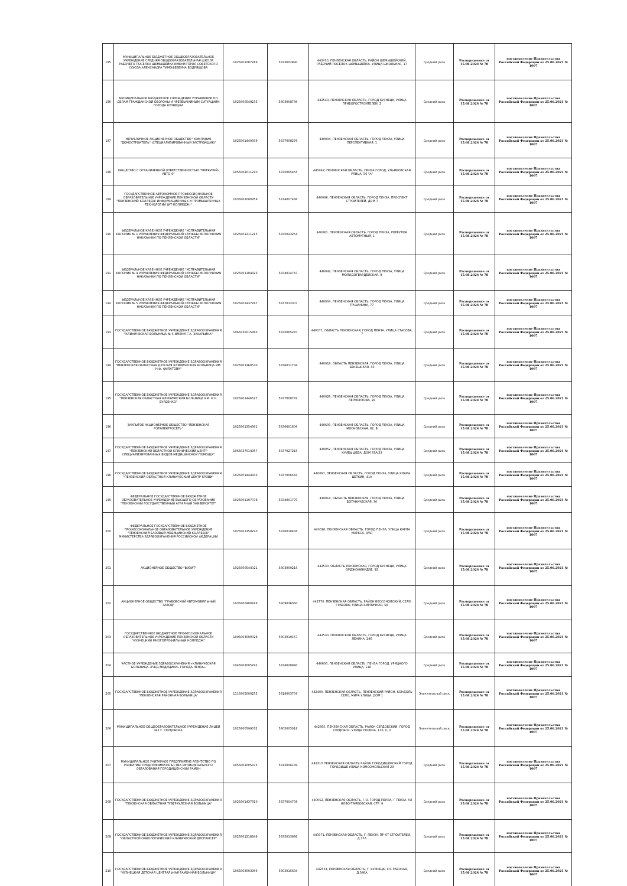| 185 | МУНИЦИПАЛЬНОЕ БЮДЖЕТНОЕ ОБЩЕОБРАЗОВАТЕЛЬНОЕ УЧРЕЖДЕНИЕ СРЕДНЯЯ ОБЩЕОБРАЗОВАТЕЛЬНАЯ ШКОЛА РАБОЧЕГО ПОСЕЛКА ШЕМЫШЕЙКА ИМЕНИ ГЕРОЯ СОВЕТСКОГО СОЮЗА АЛЕКСАНДРА ТИМОФЕЕВИЧА БОДРЯЩОВА | 1025801087289 | 5833002890 | 442430, ПЕНЗЕНСКАЯ ОБЛАСТЬ, РАЙОН ШЕМЫШЕЙСКИЙ, РАБОЧИЙ ПОСЕЛОК ШЕМЫШЕЙКА, УЛИЦА ШКОЛЬНАЯ, 17 | Средний риск | Распоряжение от 15.08.2024 № 78 | постановление Правительства Российской Федерации от 25.06.2021 № 1007 |
| 186 | МУНИЦИПАЛЬНОЕ БЮДЖЕТНОЕ УЧРЕЖДЕНИЕ УПРАВЛЕНИЕ ПО ДЕЛАМ ГРАЖДАНСКОЙ ОБОРОНЫ И ЧРЕЗВЫЧАЙНЫМ СИТУАЦИЯМ ГОРОДА КУЗНЕЦКА | 1025800549235 | 5803008736 | 442543, ПЕНЗЕНСКАЯ ОБЛАСТЬ, ГОРОД КУЗНЕЦК, УЛИЦА ПРИБОРОСТРОИТЕЛЕЙ, 2 | Средний риск | Распоряжение от 15.08.2024 № 78 | постановление Правительства Российской Федерации от 25.06.2021 № 1007 |
| 187 | НЕПУБЛИЧНОЕ АКЦИОНЕРНОЕ ОБЩЕСТВО "КОМПАНИЯ "ДОМОСТРОИТЕЛЬ" (СПЕЦИАЛИЗИРОВАННЫЙ ЗАСТРОЙЩИК)" | 1025801440939 | 5837008276 | 440004, ПЕНЗЕНСКАЯ ОБЛАСТЬ, ГОРОД ПЕНЗА, УЛИЦА ПЕРСПЕКТИВНАЯ, 1 | Средний риск | Распоряжение от 15.08.2024 № 78 | постановление Правительства Российской Федерации от 25.06.2021 № 1007 |
| 188 | ОБЩЕСТВО С ОГРАНИЧЕННОЙ ОТВЕТСТВЕННОСТЬЮ "МЕРКУРИЙ-АВТО-9" | 1055802011210 | 5835065455 | 440047, ПЕНЗЕНСКАЯ ОБЛАСТЬ, ПЕНЗА ГОРОД, УЛЬЯНОВСКАЯ УЛИЦА, 56 "А" | Средний риск | Распоряжение от 15.08.2024 № 78 | постановление Правительства Российской Федерации от 25.06.2021 № 1007 |
| 189 | ГОСУДАРСТВЕННОЕ АВТОНОМНОЕ ПРОФЕССИОНАЛЬНОЕ ОБРАЗОВАТЕЛЬНОЕ УЧРЕЖДЕНИЕ ПЕНЗЕНСКОЙ ОБЛАСТИ "ПЕНЗЕНСКИЙ КОЛЛЕДЖ ИНФОРМАЦИОННЫХ И ПРОМЫШЛЕННЫХ ТЕХНОЛОГИЙ (ИТ-КОЛЛЕДЖ)" | 1035802000959 | 5834007436 | 440066, ПЕНЗЕНСКАЯ ОБЛАСТЬ, ГОРОД ПЕНЗА, ПРОСПЕКТ СТРОИТЕЛЕЙ, ДОМ 7 | Средний риск | Распоряжение от 15.08.2024 № 78 | постановление Правительства Российской Федерации от 25.06.2021 № 1007 |
| 190 | ФЕДЕРАЛЬНОЕ КАЗЕННОЕ УЧРЕЖДЕНИЕ "ИСПРАВИТЕЛЬНАЯ КОЛОНИЯ № 1 УПРАВЛЕНИЯ ФЕДЕРАЛЬНОЙ СЛУЖБЫ ИСПОЛНЕНИЯ НАКАЗАНИЙ ПО ПЕНЗЕНСКОЙ ОБЛАСТИ" | 1025801211215 | 5835023254 | 440061, ПЕНЗЕНСКАЯ ОБЛАСТЬ, ГОРОД ПЕНЗА, ПЕРЕУЛОК АВТОМАТНЫЙ, 1 | Средний риск | Распоряжение от 15.08.2024 № 78 | постановление Правительства Российской Федерации от 25.06.2021 № 1007 |
| 191 | ФЕДЕРАЛЬНОЕ КАЗЕННОЕ УЧРЕЖДЕНИЕ "ИСПРАВИТЕЛЬНАЯ КОЛОНИЯ № 4 УПРАВЛЕНИЯ ФЕДЕРАЛЬНОЙ СЛУЖБЫ ИСПОЛНЕНИЯ НАКАЗАНИЙ ПО ПЕНЗЕНСКОЙ ОБЛАСТИ" | 1025801104823 | 5834014747 | 440042, ПЕНЗЕНСКАЯ ОБЛАСТЬ, ГОРОД ПЕНЗА, УЛИЦА МОЛОДОГВАРДЕЙСКАЯ, 9 | Средний риск | Распоряжение от 15.08.2024 № 78 | постановление Правительства Российской Федерации от 25.06.2021 № 1007 |
| 192 | ФЕДЕРАЛЬНОЕ КАЗЕННОЕ УЧРЕЖДЕНИЕ "ИСПРАВИТЕЛЬНАЯ КОЛОНИЯ № 5 УПРАВЛЕНИЯ ФЕДЕРАЛЬНОЙ СЛУЖБЫ ИСПОЛНЕНИЯ НАКАЗАНИЙ ПО ПЕНЗЕНСКОЙ ОБЛАСТИ" | 1025801437287 | 5837012307 | 440004, ПЕНЗЕНСКАЯ ОБЛАСТЬ, ГОРОД ПЕНЗА, УЛИЦА ПУШАНИНА, 77 | Средний риск | Распоряжение от 15.08.2024 № 78 | постановление Правительства Российской Федерации от 25.06.2021 № 1007 |
| 193 | ГОСУДАРСТВЕННОЕ БЮДЖЕТНОЕ УЧРЕЖДЕНИЕ ЗДРАВООХРАНЕНИЯ "КЛИНИЧЕСКАЯ БОЛЬНИЦА № 6 ИМЕНИ Г.А. ЗАХАРЬИНА" | 1065835015883 | 5835065247 | 440071, ОБЛАСТЬ ПЕНЗЕНСКАЯ, ГОРОД ПЕНЗА, УЛИЦА СТАСОВА, 7 | Средний риск | Распоряжение от 15.08.2024 № 78 | постановление Правительства Российской Федерации от 25.06.2021 № 1007 |
| 194 | ГОСУДАРСТВЕННОЕ БЮДЖЕТНОЕ УЧРЕЖДЕНИЕ ЗДРАВООХРАНЕНИЯ "ПЕНЗЕНСКАЯ ОБЛАСТНАЯ ДЕТСКАЯ КЛИНИЧЕСКАЯ БОЛЬНИЦА ИМ. Н.Ф. ФИЛАТОВА" | 1025801360530 | 5836011734 | 440018, ОБЛАСТЬ ПЕНЗЕНСКАЯ, ГОРОД ПЕНЗА, УЛИЦА БЕКЕШСКАЯ, 43 | Средний риск | Распоряжение от 15.08.2024 № 78 | постановление Правительства Российской Федерации от 25.06.2021 № 1007 |
| 195 | ГОСУДАРСТВЕННОЕ БЮДЖЕТНОЕ УЧРЕЖДЕНИЕ ЗДРАВООХРАНЕНИЯ "ПЕНЗЕНСКАЯ ОБЛАСТНАЯ КЛИНИЧЕСКАЯ БОЛЬНИЦА ИМ. Н.Н. БУРДЕНКО" | 1025801446527 | 5837008741 | 440026, ПЕНЗЕНСКАЯ ОБЛАСТЬ, ГОРОД ПЕНЗА, УЛИЦА ЛЕРМОНТОВА, 28 | Средний риск | Распоряжение от 15.08.2024 № 78 | постановление Правительства Российской Федерации от 25.06.2021 № 1007 |
| 196 | ЗАКРЫТОЕ АКЦИОНЕРНОЕ ОБЩЕСТВО "ПЕНЗЕНСКАЯ ГОРЭЛЕКТРОСЕТЬ" | 1025801354391 | 5836601606 | 440600, ПЕНЗЕНСКАЯ ОБЛАСТЬ, ГОРОД ПЕНЗА, УЛИЦА МОСКОВСКАЯ, 82, В | Средний риск | Распоряжение от 15.08.2024 № 78 | постановление Правительства Российской Федерации от 25.06.2021 № 1007 |
| 197 | ГОСУДАРСТВЕННОЕ БЮДЖЕТНОЕ УЧРЕЖДЕНИЕ ЗДРАВООХРАНЕНИЯ "ПЕНЗЕНСКИЙ ОБЛАСТНОЙ КЛИНИЧЕСКИЙ ЦЕНТР СПЕЦИАЛИЗИРОВАННЫХ ВИДОВ МЕДИЦИНСКОЙ ПОМОЩИ" | 1065837014957 | 5837027215 | 440052, ПЕНЗЕНСКАЯ ОБЛАСТЬ, ГОРОД ПЕНЗА, УЛИЦА КУЙБЫШЕВА, ДОМ 33А/23 | Средний риск | Распоряжение от 15.08.2024 № 78 | постановление Правительства Российской Федерации от 25.06.2021 № 1007 |
| 198 | ГОСУДАРСТВЕННОЕ БЮДЖЕТНОЕ УЧРЕЖДЕНИЕ ЗДРАВООХРАНЕНИЯ "ПЕНЗЕНСКИЙ ОБЛАСТНОЙ КЛИНИЧЕСКИЙ ЦЕНТР КРОВИ" | 1025801444833 | 5837006543 | 440067, ПЕНЗЕНСКАЯ ОБЛАСТЬ, ГОРОД ПЕНЗА, УЛИЦА КЛАРЫ ЦЕТКИН, 41А | Средний риск | Распоряжение от 15.08.2024 № 78 | постановление Правительства Российской Федерации от 25.06.2021 № 1007 |
| 199 | ФЕДЕРАЛЬНОЕ ГОСУДАРСТВЕННОЕ БЮДЖЕТНОЕ ОБРАЗОВАТЕЛЬНОЕ УЧРЕЖДЕНИЕ ВЫСШЕГО ОБРАЗОВАНИЯ "ПЕНЗЕНСКИЙ ГОСУДАРСТВЕННЫЙ АГРАРНЫЙ УНИВЕРСИТЕТ" | 1025801107078 | 5834001770 | 440014, ОБЛАСТЬ ПЕНЗЕНСКАЯ, ГОРОД ПЕНЗА, УЛИЦА БОТАНИЧЕСКАЯ, 30 | Средний риск | Распоряжение от 15.08.2024 № 78 | постановление Правительства Российской Федерации от 25.06.2021 № 1007 |
| 200 | ФЕДЕРАЛЬНОЕ ГОСУДАРСТВЕННОЕ БЮДЖЕТНОЕ ПРОФЕССИОНАЛЬНОЕ ОБРАЗОВАТЕЛЬНОЕ УЧРЕЖДЕНИЕ "ПЕНЗЕНСКИЙ БАЗОВЫЙ МЕДИЦИНСКИЙ КОЛЛЕДЖ" МИНИСТЕРСТВА ЗДРАВООХРАНЕНИЯ РОССИЙСКОЙ ФЕДЕРАЦИИ | 1025801358220 | 5836010434 | 440026, ПЕНЗЕНСКАЯ ОБЛАСТЬ, ГОРОД ПЕНЗА, УЛИЦА КАРЛА МАРКСА, 8/60 | Средний риск | Распоряжение от 15.08.2024 № 78 | постановление Правительства Российской Федерации от 25.06.2021 № 1007 |
| 201 | АКЦИОНЕРНОЕ ОБЩЕСТВО "ВИЗИТ" | 1025800544021 | 5803000215 | 442530, ОБЛАСТЬ ПЕНЗЕНСКАЯ, ГОРОД КУЗНЕЦК, УЛИЦА ОРДЖОНИКИДЗЕ, 92 | Средний риск | Распоряжение от 15.08.2024 № 78 | постановление Правительства Российской Федерации от 25.06.2021 № 1007 |
| 202 | АКЦИОНЕРНОЕ ОБЩЕСТВО "ГРАБОВСКИЙ АВТОМОБИЛЬНЫЙ ЗАВОД" | 1035800900816 | 5809036360 | 442770, ПЕНЗЕНСКАЯ ОБЛАСТЬ, РАЙОН БЕССОНОВСКИЙ, СЕЛО ГРАБОВО, УЛИЦА КИРПИЧНАЯ, 58 | Средний риск | Распоряжение от 15.08.2024 № 78 | постановление Правительства Российской Федерации от 25.06.2021 № 1007 |
| 203 | ГОСУДАРСТВЕННОЕ БЮДЖЕТНОЕ ПРОФЕССИОНАЛЬНОЕ ОБРАЗОВАТЕЛЬНОЕ УЧРЕЖДЕНИЕ ПЕНЗЕНСКОЙ ОБЛАСТИ "КУЗНЕЦКИЙ МНОГОПРОФИЛЬНЫЙ КОЛЛЕДЖ" | 1095803000028 | 5803019167 | 442530, ПЕНЗЕНСКАЯ ОБЛАСТЬ, ГОРОД КУЗНЕЦК, УЛИЦА ЛЕНИНА, 246 | Средний риск | Распоряжение от 15.08.2024 № 78 | постановление Правительства Российской Федерации от 25.06.2021 № 1007 |
| 204 | ЧАСТНОЕ УЧРЕЖДЕНИЕ ЗДРАВООХРАНЕНИЯ «КЛИНИЧЕСКАЯ БОЛЬНИЦА «РЖД-МЕДИЦИНА» ГОРОДА ПЕНЗА» | 1045802005292 | 5834028940 | 440600, ПЕНЗЕНСКАЯ ОБЛАСТЬ, ПЕНЗА ГОРОД, УРИЦКОГО УЛИЦА, 118 | Средний риск | Распоряжение от 15.08.2024 № 78 | постановление Правительства Российской Федерации от 25.06.2021 № 1007 |
| 205 | ГОСУДАРСТВЕННОЕ БЮДЖЕТНОЕ УЧРЕЖДЕНИЕ ЗДРАВООХРАНЕНИЯ "ПЕНЗЕНСКАЯ РАЙОННАЯ БОЛЬНИЦА" | 1115805000255 | 5818003709 | 442400, ПЕНЗЕНСКАЯ ОБЛАСТЬ, ПЕНЗЕНСКИЙ РАЙОН, КОНДОЛЬ СЕЛО, МИРА УЛИЦА, ДОМ 1 | Значительный риск | Распоряжение от 15.08.2024 № 78 | постановление Правительства Российской Федерации от 25.06.2021 № 1007 |
| 206 | МУНИЦИПАЛЬНОЕ ОБЩЕОБРАЗОВАТЕЛЬНОЕ УЧРЕЖДЕНИЕ ЛИЦЕЙ №2 Г. СЕРДОБСКА | 1025800599032 | 5805005018 | 442895, ПЕНЗЕНСКАЯ ОБЛАСТЬ, РАЙОН СЕРДОБСКИЙ, ГОРОД СЕРДОБСК, УЛИЦА ЛЕНИНА, 136, 0, 0 | Значительный риск | Распоряжение от 15.08.2024 № 78 | постановление Правительства Российской Федерации от 25.06.2021 № 1007 |
| 207 | МУНИЦИПАЛЬНОЕ УНИТАРНОЕ ПРЕДПРИЯТИЕ АГЕНТСТВО ПО РАЗВИТИЮ ПРЕДПРИНИМАТЕЛЬСТВА МУНИЦИПАЛЬНОГО ОБРАЗОВАНИЯ ГОРОДИЩЕНСКИЙ РАЙОН | 1055801005875 | 5812006189 | 442310 ПЕНЗЕНСКАЯ ОБЛАСТЬ РАЙОН ГОРОДИЩЕНСКИЙ ГОРОД ГОРОДИЩЕ УЛИЦА КОМСОМОЛЬСКАЯ 29 | Средний риск | Распоряжение от 15.08.2024 № 78 | постановление Правительства Российской Федерации от 25.06.2021 № 1007 |
| 208 | ГОСУДАРСТВЕННОЕ БЮДЖЕТНОЕ УЧРЕЖДЕНИЕ ЗДРАВООХРАНЕНИЯ "ПЕНЗЕНСКАЯ ОБЛАСТНАЯ ТУБЕРКУЛЕЗНАЯ БОЛЬНИЦА" | 1025801437310 | 5837004708 | 440052, ПЕНЗЕНСКАЯ ОБЛАСТЬ, Г.О. ГОРОД ПЕНЗА, Г ПЕНЗА, УЛ НОВО-ТАМБОВСКАЯ, СТР. 9 | Средний риск | Распоряжение от 15.08.2024 № 78 | постановление Правительства Российской Федерации от 25.06.2021 № 1007 |
| 209 | ГОСУДАРСТВЕННОЕ БЮДЖЕТНОЕ УЧРЕЖДЕНИЕ ЗДРАВООХРАНЕНИЯ "ОБЛАСТНОЙ ОНКОЛОГИЧЕСКИЙ КЛИНИЧЕСКИЙ ДИСПАНСЕР" | 1025801218849 | 5835013986 | 440071, ПЕНЗЕНСКАЯ ОБЛАСТЬ, Г. ПЕНЗА, ПР-КТ СТРОИТЕЛЕЙ, Д.37А | Средний риск | Распоряжение от 15.08.2024 № 78 | постановление Правительства Российской Федерации от 25.06.2021 № 1007 |
| 210 | ГОСУДАРСТВЕННОЕ БЮДЖЕТНОЕ УЧРЕЖДЕНИЕ ЗДРАВООХРАНЕНИЯ "КУЗНЕЦКАЯ ДЕТСКАЯ ЦЕНТРАЛЬНАЯ РАЙОННАЯ БОЛЬНИЦА" | 1065803003956 | 5803015684 | 442533, ПЕНЗЕНСКАЯ ОБЛАСТЬ, Г. КУЗНЕЦК, УЛ. РАБОЧАЯ, Д.346А | Средний риск | Распоряжение от 15.08.2024 № 78 | постановление Правительства Российской Федерации от 25.06.2021 № 1007 |